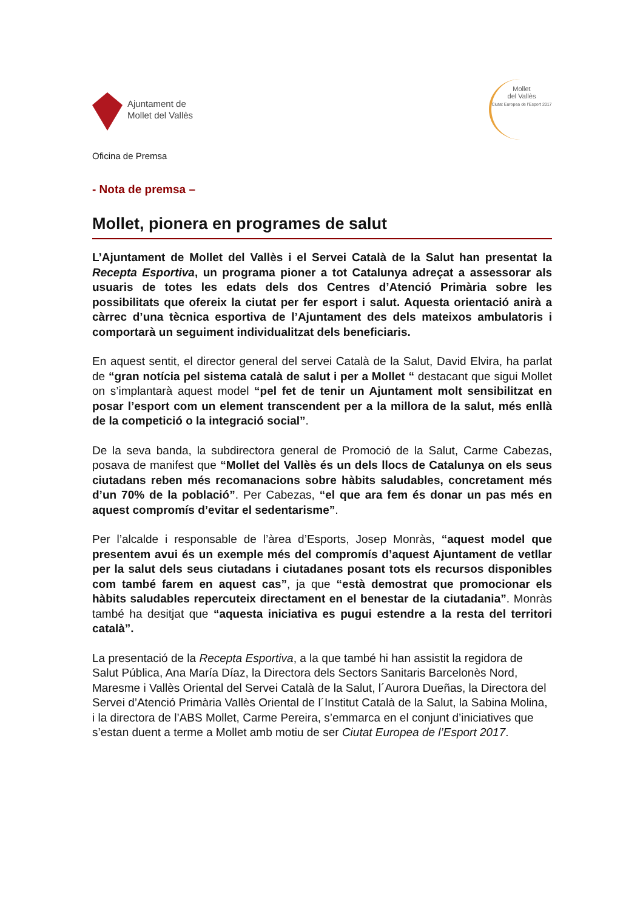Ajuntament de
Mollet del Vallès
Mollet
del Vallès
Ciutat Europea de l'Esport 2017
Oficina de Premsa
- Nota de premsa –
Mollet, pionera en programes de salut
L’Ajuntament de Mollet del Vallès i el Servei Català de la Salut han presentat la Recepta Esportiva, un programa pioner a tot Catalunya adreçat a assessorar als usuaris de totes les edats dels dos Centres d’Atenció Primària sobre les possibilitats que ofereix la ciutat per fer esport i salut. Aquesta orientació anirà a càrrec d’una tècnica esportiva de l’Ajuntament des dels mateixos ambulatoris i comportarà un seguiment individualitzat dels beneficiaris.
En aquest sentit, el director general del servei Català de la Salut, David Elvira, ha parlat de “gran notícia pel sistema català de salut i per a Mollet “ destacant que sigui Mollet on s’implantarà aquest model “pel fet de tenir un Ajuntament molt sensibilitzat en posar l’esport com un element transcendent per a la millora de la salut, més enllà de la competició o la integració social”.
De la seva banda, la subdirectora general de Promoció de la Salut, Carme Cabezas, posava de manifest que “Mollet del Vallès és un dels llocs de Catalunya on els seus ciutadans reben més recomanacions sobre hàbits saludables, concretament més d’un 70% de la població”. Per Cabezas, “el que ara fem és donar un pas més en aquest compromís d’evitar el sedentarisme”.
Per l’alcalde i responsable de l’àrea d’Esports, Josep Monràs, “aquest model que presentem avui és un exemple més del compromís d’aquest Ajuntament de vetllar per la salut dels seus ciutadans i ciutadanes posant tots els recursos disponibles com també farem en aquest cas”, ja que “està demostrat que promocionar els hàbits saludables repercuteix directament en el benestar de la ciutadania”. Monràs també ha desitjat que “aquesta iniciativa es pugui estendre a la resta del territori català”.
La presentació de la Recepta Esportiva, a la que també hi han assistit la regidora de Salut Pública, Ana María Díaz, la Directora dels Sectors Sanitaris Barcelonès Nord, Maresme i Vallès Oriental del Servei Català de la Salut, l´Aurora Dueñas, la Directora del Servei d’Atenció Primària Vallès Oriental de l´Institut Català de la Salut, la Sabina Molina, i la directora de l’ABS Mollet, Carme Pereira, s’emmarca en el conjunt d’iniciatives que s’estan duent a terme a Mollet amb motiu de ser Ciutat Europea de l’Esport 2017.